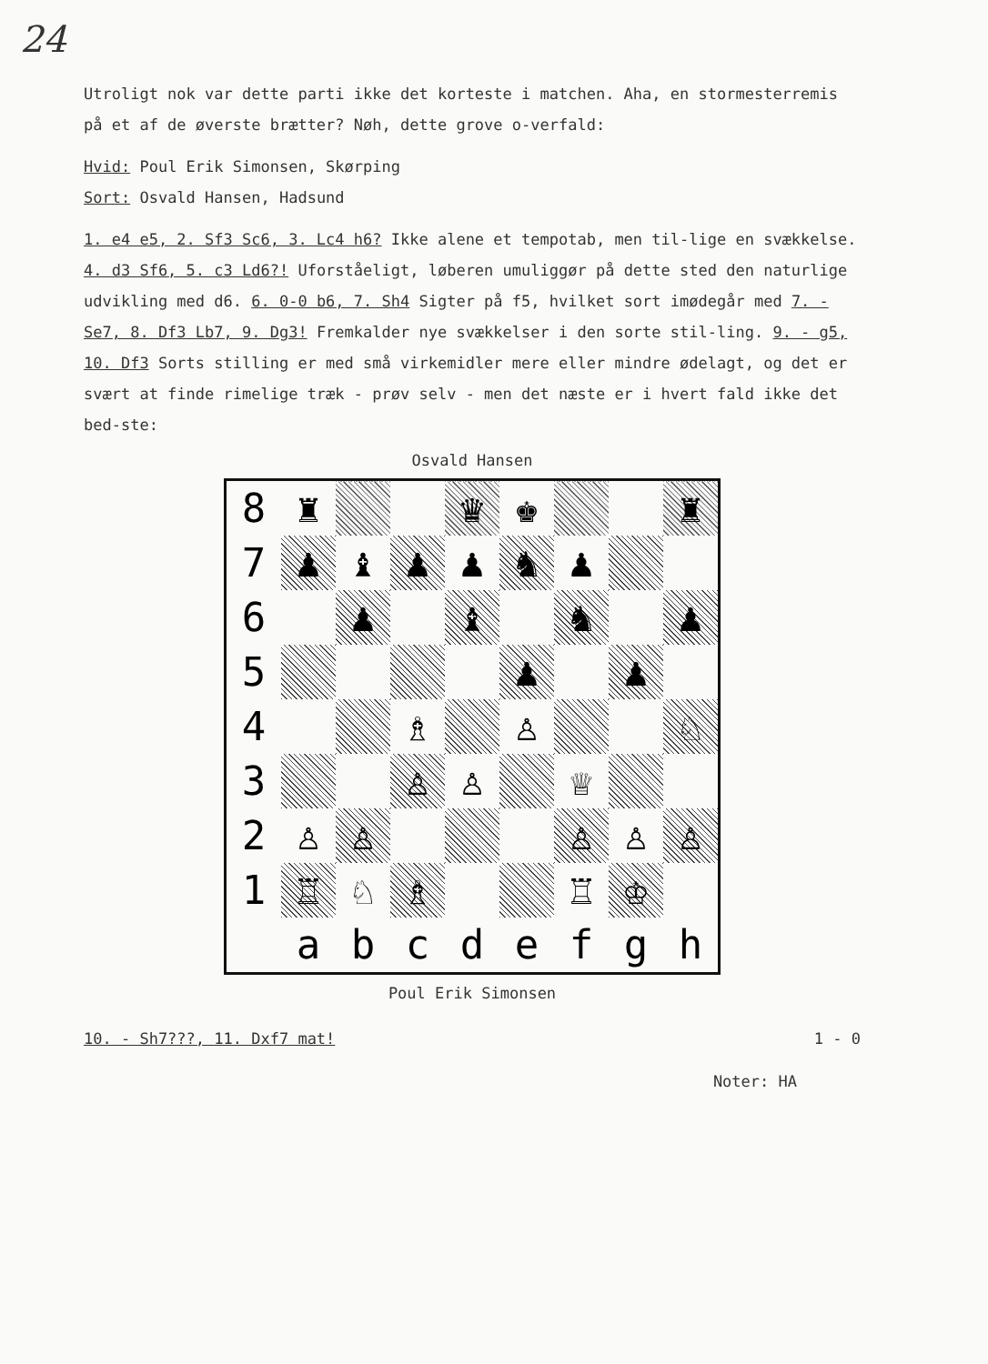24
Utroligt nok var dette parti ikke det korteste i matchen. Aha, en stormesterremis på et af de øverste brætter? Nøh, dette grove o-verfald:
Hvid: Poul Erik Simonsen, Skørping
Sort: Osvald Hansen, Hadsund
1. e4 e5, 2. Sf3 Sc6, 3. Lc4 h6? Ikke alene et tempotab, men til-lige en svækkelse. 4. d3 Sf6, 5. c3 Ld6?! Uforståeligt, løberen umuliggør på dette sted den naturlige udvikling med d6. 6. 0-0 b6, 7. Sh4 Sigter på f5, hvilket sort imødegår med 7. - Se7, 8. Df3 Lb7, 9. Dg3! Fremkalder nye svækkelser i den sorte stil-ling. 9. - g5, 10. Df3 Sorts stilling er med små virkemidler mere eller mindre ødelagt, og det er svært at finde rimelige træk - prøv selv - men det næste er i hvert fald ikke det bed-ste:
Osvald Hansen
| 8 | ♜ | | | ♛ | ♚ | | | ♜ |
| 7 | ♟ | ♝ | ♟ | ♟ | ♞ | ♟ | | |
| 6 | ​ | ♟ | | ♝ | | ♞ | | ♟ |
| 5 | | | | | ♟ | | ♟ | |
| 4 | | | ♗ | | ♙ | | | ♘ |
| 3 | | | ♙ | ♙ | | ♕ | | |
| 2 | ♙ | ♙ | | | | ♙ | ♙ | ♙ |
| 1 | ♖ | ♘ | ♗ | | | ♖ | ♔ | |
| | a | b | c | d | e | f | g | h |
Poul Erik Simonsen
10. - Sh7???, 11. Dxf7 mat! 1 - 0
Noter: HA